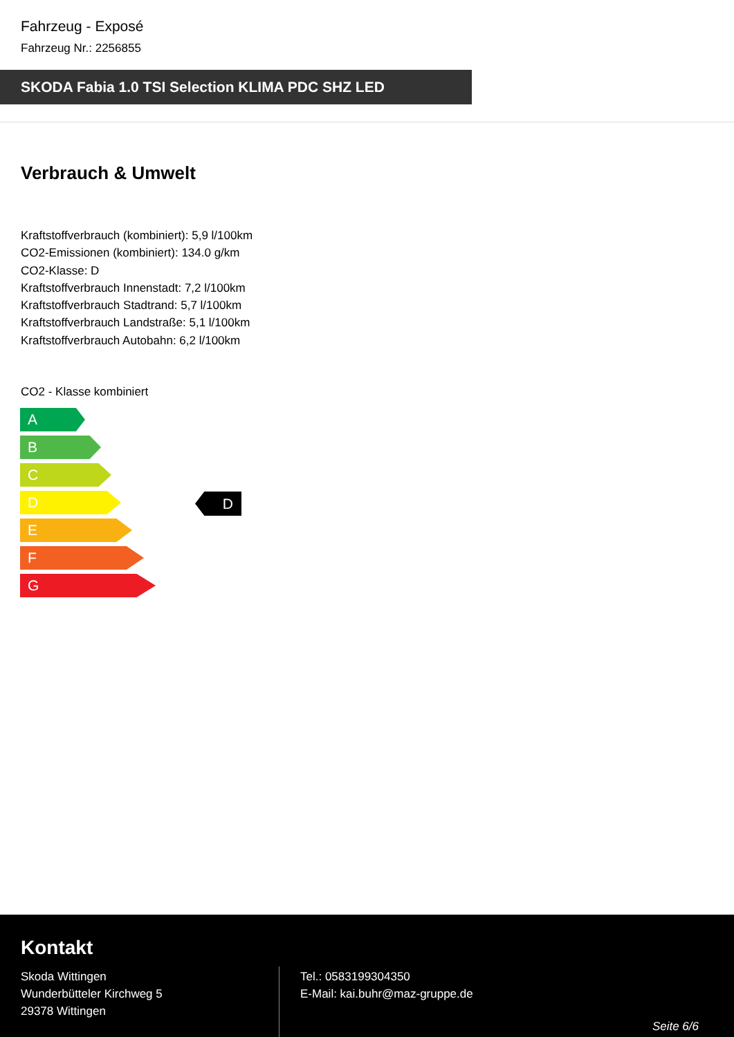Fahrzeug - Exposé
Fahrzeug Nr.: 2256855
SKODA Fabia 1.0 TSI Selection KLIMA PDC SHZ LED
Verbrauch & Umwelt
Kraftstoffverbrauch (kombiniert): 5,9 l/100km
CO2-Emissionen (kombiniert): 134.0 g/km
CO2-Klasse: D
Kraftstoffverbrauch Innenstadt: 7,2 l/100km
Kraftstoffverbrauch Stadtrand: 5,7 l/100km
Kraftstoffverbrauch Landstraße: 5,1 l/100km
Kraftstoffverbrauch Autobahn: 6,2 l/100km
CO2 - Klasse kombiniert
A
B
C
D
E
F
G
D
Kontakt
Skoda Wittingen
Wunderbütteler Kirchweg 5
29378 Wittingen
Tel.: 0583199304350
E-Mail: kai.buhr@maz-gruppe.de
Seite 6/6